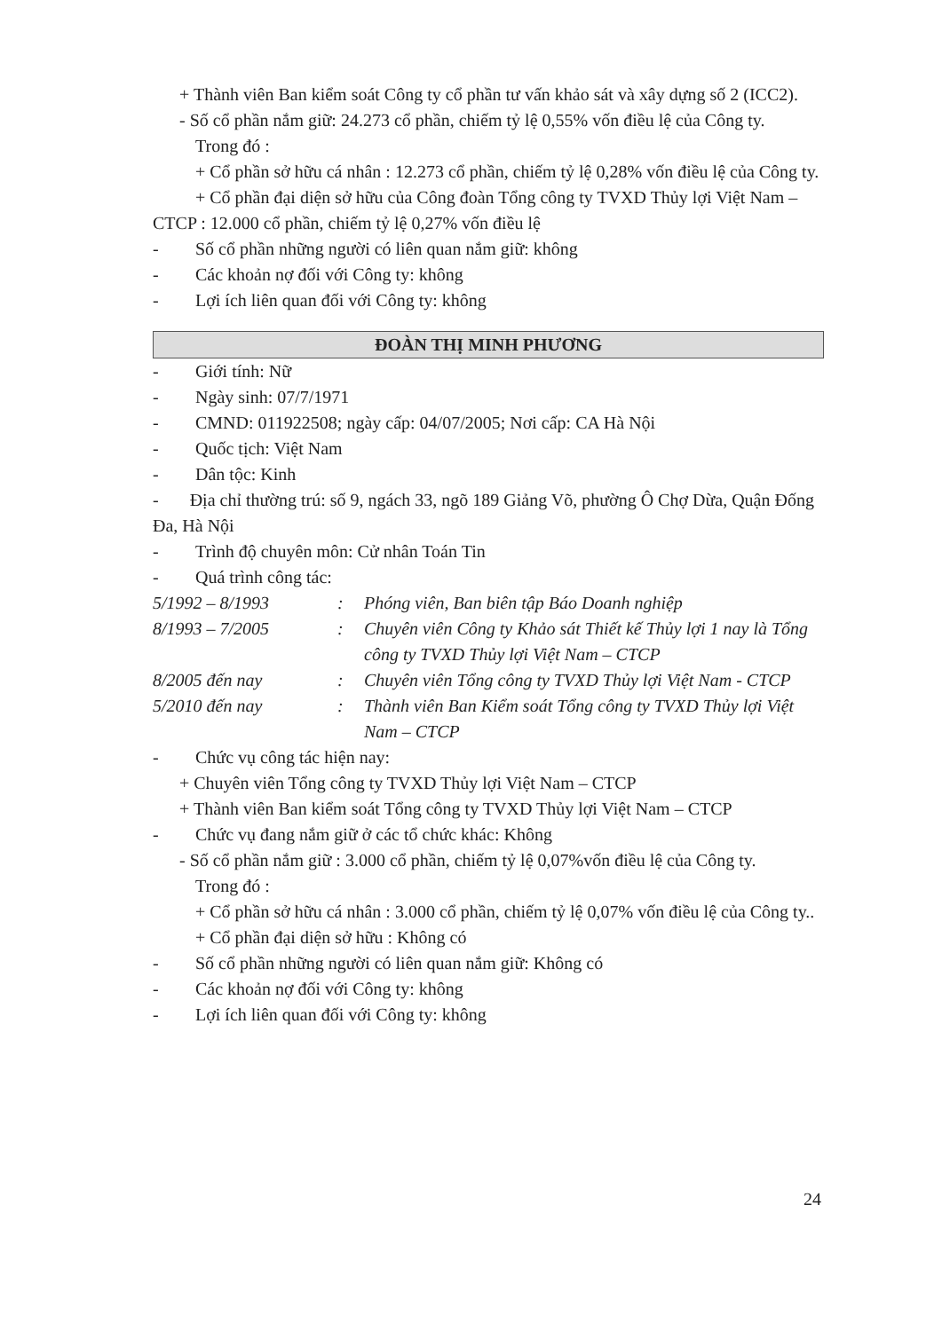+ Thành viên Ban kiểm soát Công ty cổ phần tư vấn khảo sát và xây dựng số 2 (ICC2).
- Số cổ phần nắm giữ: 24.273 cổ phần, chiếm tỷ lệ 0,55% vốn điều lệ của Công ty.
Trong đó :
+ Cổ phần sở hữu cá nhân : 12.273 cổ phần, chiếm tỷ lệ 0,28% vốn điều lệ của Công ty.
+ Cổ phần đại diện sở hữu của Công đoàn Tổng công ty TVXD Thủy lợi Việt Nam – CTCP : 12.000 cổ phần, chiếm tỷ lệ 0,27% vốn điều lệ
- Số cổ phần những người có liên quan nắm giữ: không
- Các khoản nợ đối với Công ty: không
- Lợi ích liên quan đối với Công ty: không
ĐOÀN THỊ MINH PHƯƠNG
- Giới tính: Nữ
- Ngày sinh: 07/7/1971
- CMND: 011922508; ngày cấp: 04/07/2005; Nơi cấp: CA Hà Nội
- Quốc tịch: Việt Nam
- Dân tộc: Kinh
- Địa chỉ thường trú: số 9, ngách 33, ngõ 189 Giảng Võ, phường Ô Chợ Dừa, Quận Đống Đa, Hà Nội
- Trình độ chuyên môn: Cử nhân Toán Tin
- Quá trình công tác:
5/1992 – 8/1993: Phóng viên, Ban biên tập Báo Doanh nghiệp
8/1993 – 7/2005: Chuyên viên Công ty Khảo sát Thiết kế Thủy lợi 1 nay là Tổng công ty TVXD Thủy lợi Việt Nam – CTCP
8/2005 đến nay: Chuyên viên Tổng công ty TVXD Thủy lợi Việt Nam - CTCP
5/2010 đến nay: Thành viên Ban Kiểm soát Tổng công ty TVXD Thủy lợi Việt Nam – CTCP
- Chức vụ công tác hiện nay:
+ Chuyên viên Tổng công ty TVXD Thủy lợi Việt Nam – CTCP
+ Thành viên Ban kiểm soát Tổng công ty TVXD Thủy lợi Việt Nam – CTCP
- Chức vụ đang nắm giữ ở các tổ chức khác: Không
- Số cổ phần nắm giữ : 3.000 cổ phần, chiếm tỷ lệ 0,07%vốn điều lệ của Công ty.
Trong đó :
+ Cổ phần sở hữu cá nhân : 3.000 cổ phần, chiếm tỷ lệ 0,07% vốn điều lệ của Công ty..
+ Cổ phần đại diện sở hữu : Không có
- Số cổ phần những người có liên quan nắm giữ: Không có
- Các khoản nợ đối với Công ty: không
- Lợi ích liên quan đối với Công ty: không
24